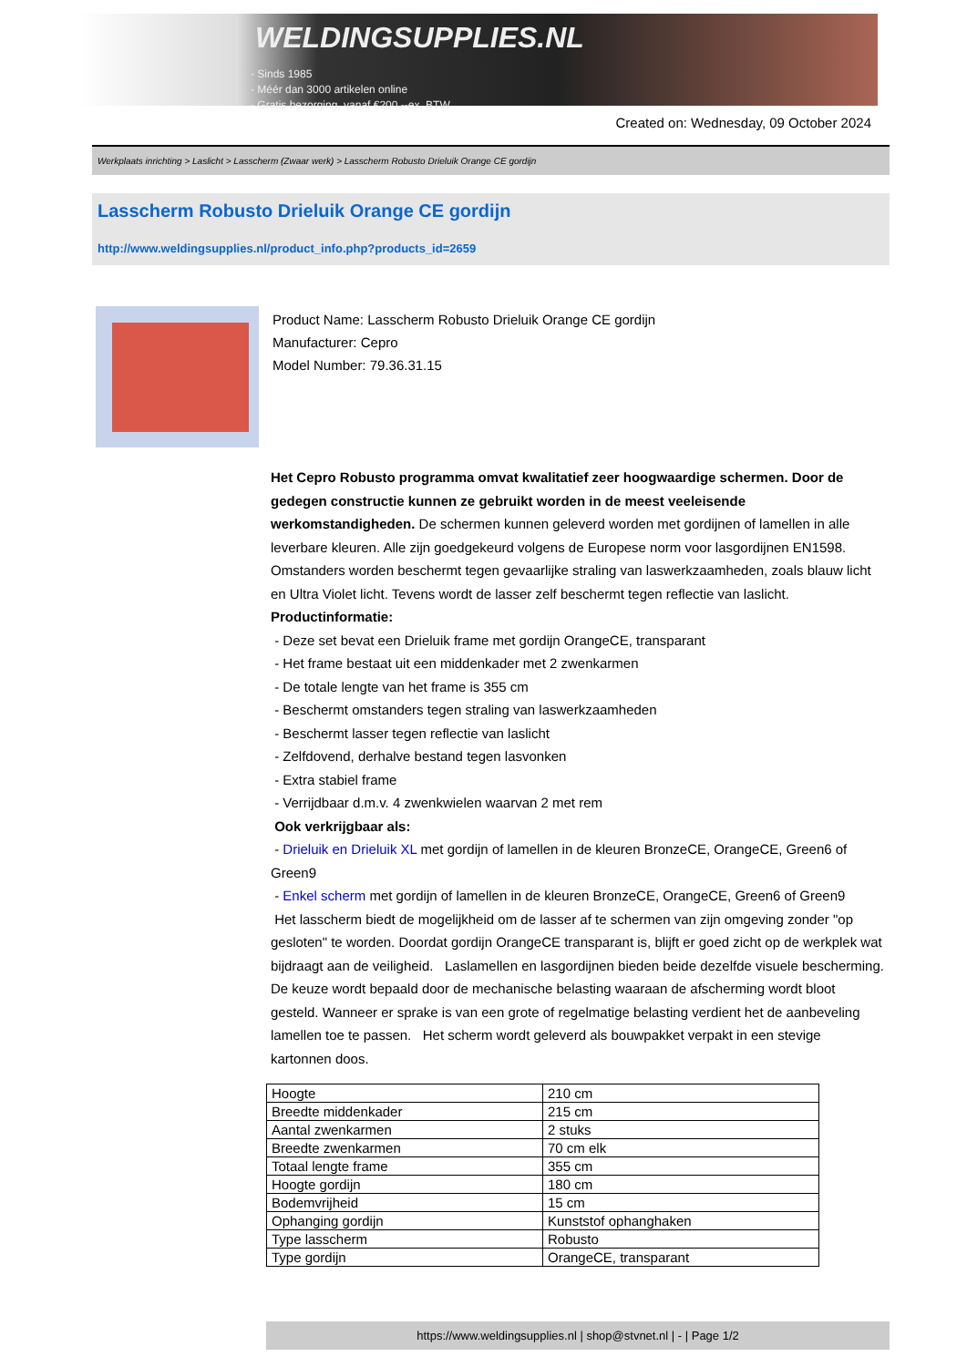WELDINGSUPPLIES.NL
- Sinds 1985
- Méér dan 3000 artikelen online
- Gratis bezorging, vanaf €200,--ex. BTW
Created on: Wednesday, 09 October 2024
Werkplaats inrichting > Laslicht > Lasscherm (Zwaar werk) > Lasscherm Robusto Drieluik Orange CE gordijn
Lasscherm Robusto Drieluik Orange CE gordijn
http://www.weldingsupplies.nl/product_info.php?products_id=2659
Product Name: Lasscherm Robusto Drieluik Orange CE gordijn
Manufacturer: Cepro
Model Number: 79.36.31.15
Het Cepro Robusto programma omvat kwalitatief zeer hoogwaardige schermen. Door de gedegen constructie kunnen ze gebruikt worden in de meest veeleisende werkomstandigheden. De schermen kunnen geleverd worden met gordijnen of lamellen in alle leverbare kleuren. Alle zijn goedgekeurd volgens de Europese norm voor lasgordijnen EN1598. Omstanders worden beschermt tegen gevaarlijke straling van laswerkzaamheden, zoals blauw licht en Ultra Violet licht. Tevens wordt de lasser zelf beschermt tegen reflectie van laslicht. Productinformatie:
- Deze set bevat een Drieluik frame met gordijn OrangeCE, transparant
- Het frame bestaat uit een middenkader met 2 zwenkarmen
- De totale lengte van het frame is 355 cm
- Beschermt omstanders tegen straling van laswerkzaamheden
- Beschermt lasser tegen reflectie van laslicht
- Zelfdovend, derhalve bestand tegen lasvonken
- Extra stabiel frame
- Verrijdbaar d.m.v. 4 zwenkwielen waarvan 2 met rem
Ook verkrijgbaar als:
- Drieluik en Drieluik XL met gordijn of lamellen in de kleuren BronzeCE, OrangeCE, Green6 of Green9
- Enkel scherm met gordijn of lamellen in de kleuren BronzeCE, OrangeCE, Green6 of Green9
Het lasscherm biedt de mogelijkheid om de lasser af te schermen van zijn omgeving zonder "op gesloten" te worden. Doordat gordijn OrangeCE transparant is, blijft er goed zicht op de werkplek wat bijdraagt aan de veiligheid. Laslamellen en lasgordijnen bieden beide dezelfde visuele bescherming. De keuze wordt bepaald door de mechanische belasting waaraan de afscherming wordt bloot gesteld. Wanneer er sprake is van een grote of regelmatige belasting verdient het de aanbeveling lamellen toe te passen. Het scherm wordt geleverd als bouwpakket verpakt in een stevige kartonnen doos.
| Hoogte | 210 cm |
| Breedte middenkader | 215 cm |
| Aantal zwenkarmen | 2 stuks |
| Breedte zwenkarmen | 70 cm elk |
| Totaal lengte frame | 355 cm |
| Hoogte gordijn | 180 cm |
| Bodemvrijheid | 15 cm |
| Ophanging gordijn | Kunststof ophanghaken |
| Type lasscherm | Robusto |
| Type gordijn | OrangeCE, transparant |
https://www.weldingsupplies.nl | shop@stvnet.nl | - | Page 1/2